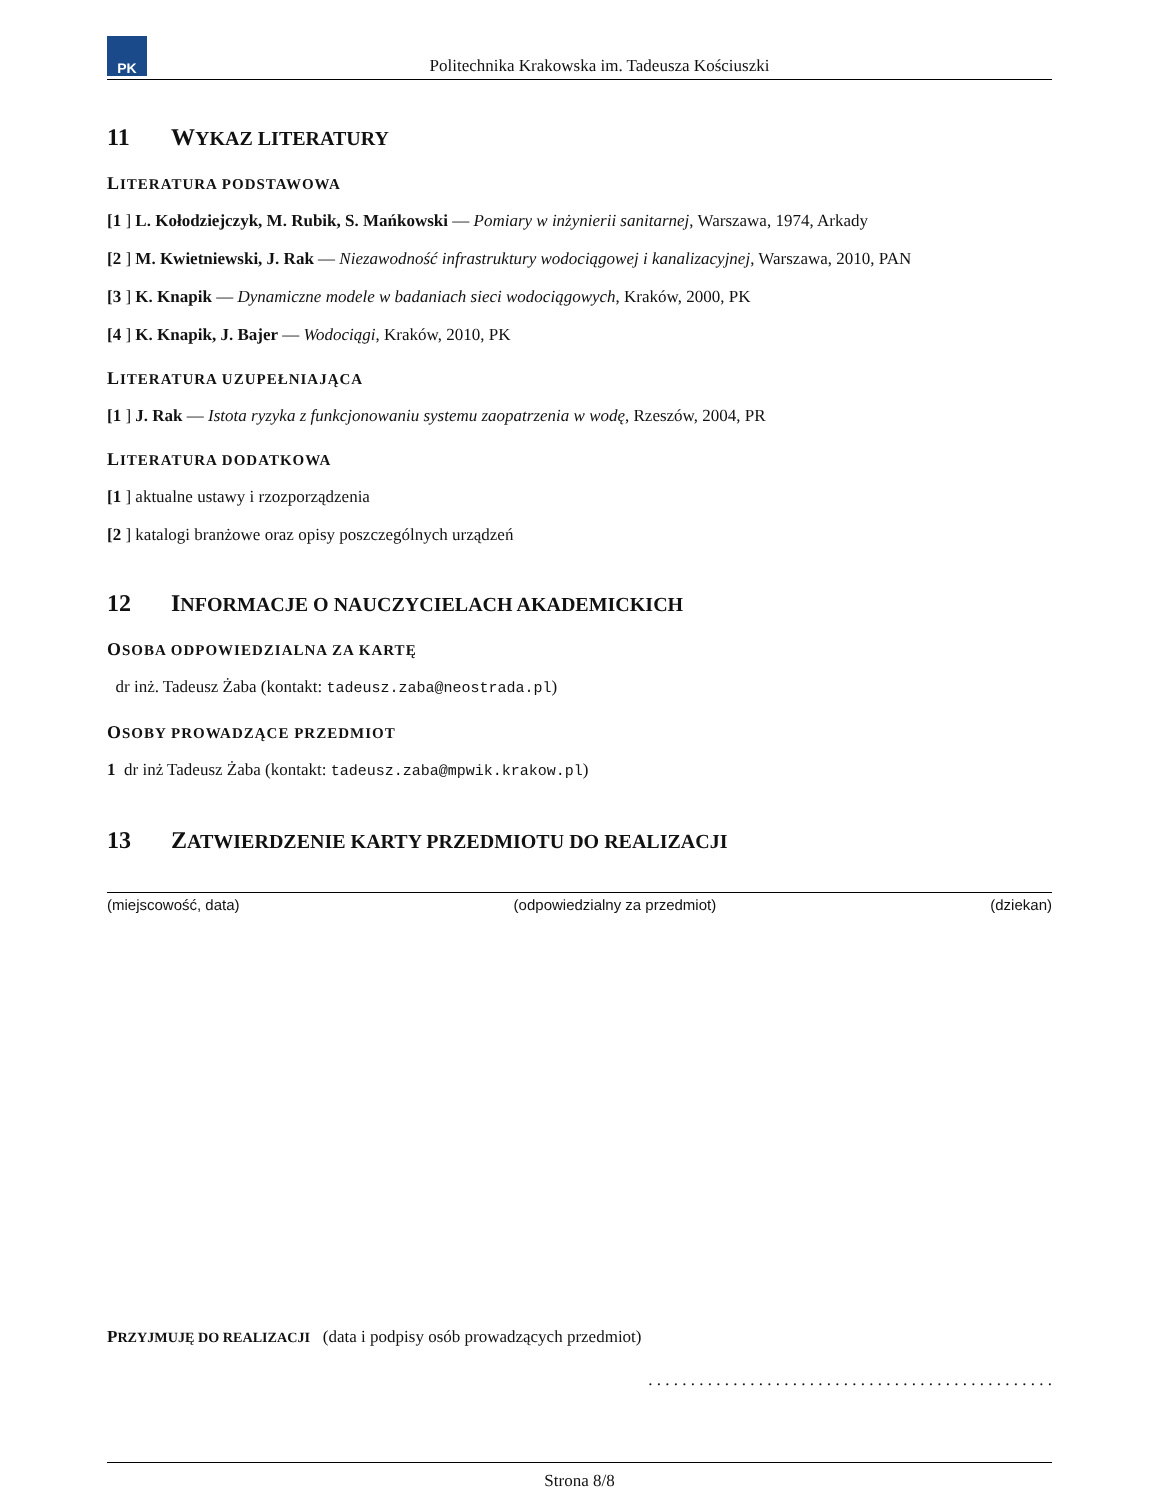PK
Politechnika Krakowska im. Tadeusza Kościuszki
11 WYKAZ LITERATURY
LITERATURA PODSTAWOWA
[1 ] L. Kołodziejczyk, M. Rubik, S. Mańkowski — Pomiary w inżynierii sanitarnej, Warszawa, 1974, Arkady
[2 ] M. Kwietniewski, J. Rak — Niezawodność infrastruktury wodociągowej i kanalizacyjnej, Warszawa, 2010, PAN
[3 ] K. Knapik — Dynamiczne modele w badaniach sieci wodociągowych, Kraków, 2000, PK
[4 ] K. Knapik, J. Bajer — Wodociągi, Kraków, 2010, PK
LITERATURA UZUPEŁNIAJĄCA
[1 ] J. Rak — Istota ryzyka z funkcjonowaniu systemu zaopatrzenia w wodę, Rzeszów, 2004, PR
LITERATURA DODATKOWA
[1 ] aktualne ustawy i rzozporządzenia
[2 ] katalogi branżowe oraz opisy poszczególnych urządzeń
12 INFORMACJE O NAUCZYCIELACH AKADEMICKICH
OSOBA ODPOWIEDZIALNA ZA KARTĘ
dr inż. Tadeusz Żaba (kontakt: tadeusz.zaba@neostrada.pl)
OSOBY PROWADZĄCE PRZEDMIOT
1 dr inż Tadeusz Żaba (kontakt: tadeusz.zaba@mpwik.krakow.pl)
13 ZATWIERDZENIE KARTY PRZEDMIOTU DO REALIZACJI
(miejscowość, data) (odpowiedzialny za przedmiot) (dziekan)
PRZYJMUJĘ DO REALIZACJI (data i podpisy osób prowadzących przedmiot)
. . . . . . . . . . . . . . . . . . . . . . . . . . . . . . . . . . . . . . . . . . . . . . . .
Strona 8/8